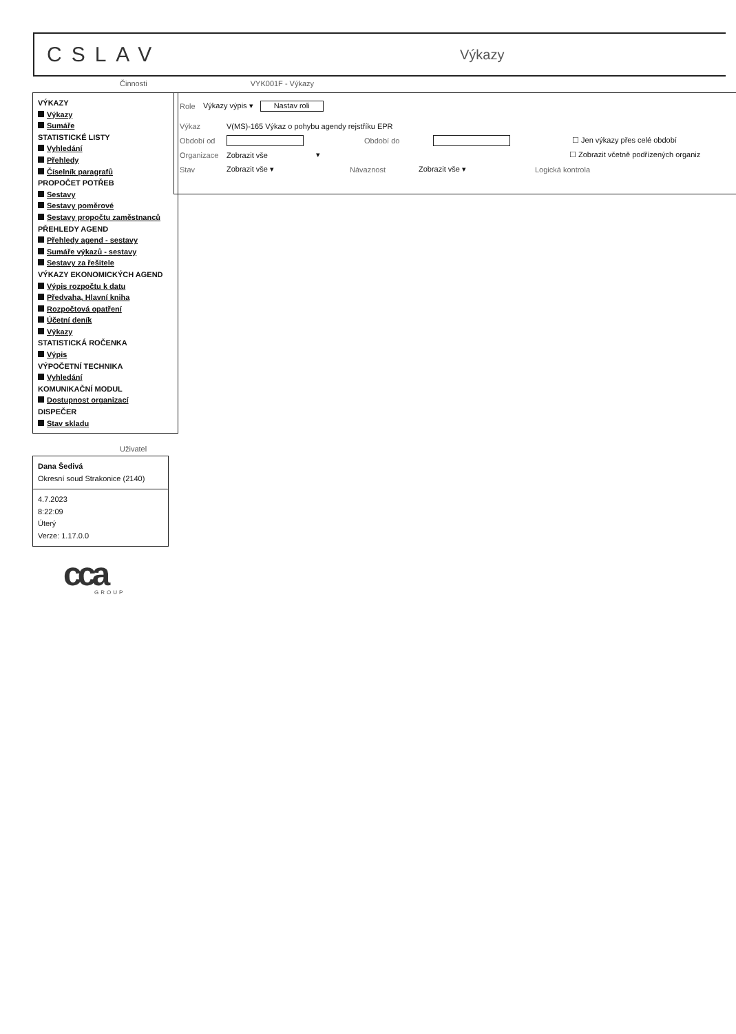CSLAV
Výkazy
Činnosti VYK001F - Výkazy
VÝKAZY
Výkazy
Sumáře
STATISTICKÉ LISTY
Vyhledání
Přehledy
Číselník paragrafů
PROPOČET POTŘEB
Sestavy
Sestavy poměrové
Sestavy propočtu zaměstnanců
PŘEHLEDY AGEND
Přehledy agend - sestavy
Sumáře výkazů - sestavy
Sestavy za řešitele
VÝKAZY EKONOMICKÝCH AGEND
Výpis rozpočtu k datu
Předvaha, Hlavní kniha
Rozpočtová opatření
Účetní deník
Výkazy
STATISTICKÁ ROČENKA
Výpis
VÝPOČETNÍ TECHNIKA
Vyhledání
KOMUNIKAČNÍ MODUL
Dostupnost organizací
DISPEČER
Stav skladu
Uživatel
Dana Šedivá
Okresní soud Strakonice (2140)
4.7.2023
8:22:09
Úterý
Verze: 1.17.0.0
cca GROUP
Role Výkazy výpis ▾ Nastav roli
Výkaz V(MS)-165 Výkaz o pohybu agendy rejstříku EPR
Období od Období do ☐ Jen výkazy přes celé období
Organizace Zobrazit vše ▾ ☐ Zobrazit včetně podřízených organiz
Stav Zobrazit vše ▾ Návaznost Zobrazit vše ▾ Logická kontrola